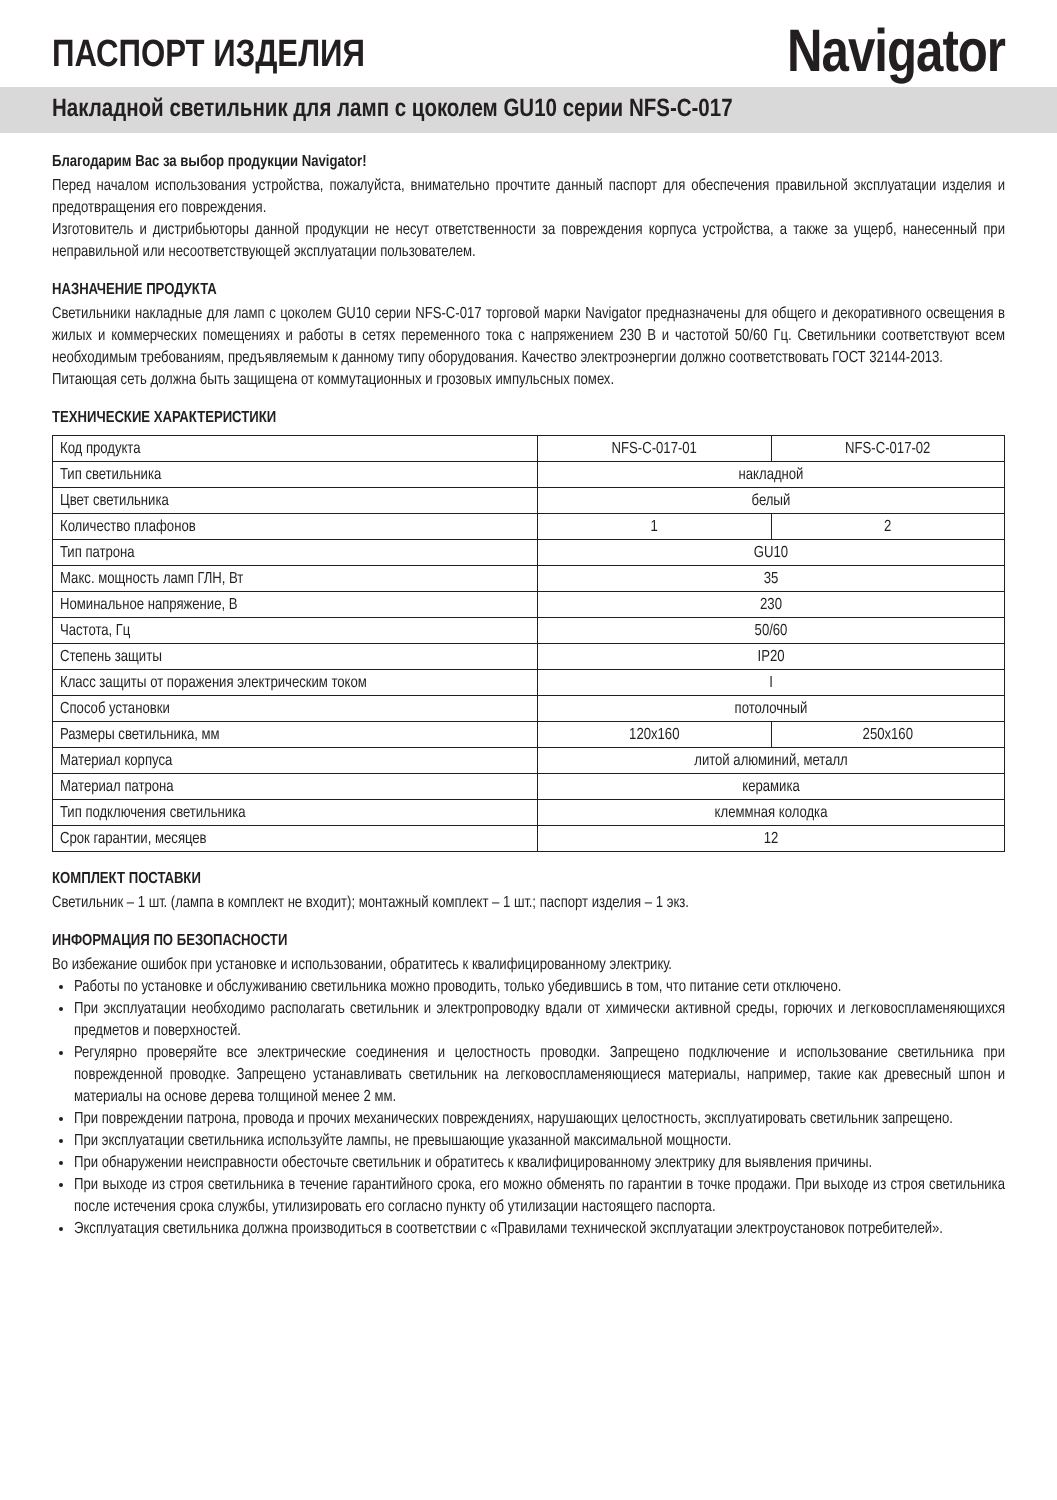ПАСПОРТ ИЗДЕЛИЯ
Navigator
Накладной светильник для ламп с цоколем GU10 серии NFS-C-017
Благодарим Вас за выбор продукции Navigator!
Перед началом использования устройства, пожалуйста, внимательно прочтите данный паспорт для обеспечения правильной эксплуатации изделия и предотвращения его повреждения.
Изготовитель и дистрибьюторы данной продукции не несут ответственности за повреждения корпуса устройства, а также за ущерб, нанесенный при неправильной или несоответствующей эксплуатации пользователем.
НАЗНАЧЕНИЕ ПРОДУКТА
Светильники накладные для ламп с цоколем GU10 серии NFS-C-017 торговой марки Navigator предназначены для общего и декоративного освещения в жилых и коммерческих помещениях и работы в сетях переменного тока с напряжением 230 В и частотой 50/60 Гц. Светильники соответствуют всем необходимым требованиям, предъявляемым к данному типу оборудования. Качество электроэнергии должно соответствовать ГОСТ 32144-2013.
Питающая сеть должна быть защищена от коммутационных и грозовых импульсных помех.
ТЕХНИЧЕСКИЕ ХАРАКТЕРИСТИКИ
| Код продукта | NFS-C-017-01 | NFS-C-017-02 |
| Тип светильника | накладной | |
| Цвет светильника | белый | |
| Количество плафонов | 1 | 2 |
| Тип патрона | GU10 | |
| Макс. мощность ламп ГЛН, Вт | 35 | |
| Номинальное напряжение, В | 230 | |
| Частота, Гц | 50/60 | |
| Степень защиты | IP20 | |
| Класс защиты от поражения электрическим током | I | |
| Способ установки | потолочный | |
| Размеры светильника, мм | 120x160 | 250x160 |
| Материал корпуса | литой алюминий, металл | |
| Материал патрона | керамика | |
| Тип подключения светильника | клеммная колодка | |
| Срок гарантии, месяцев | 12 | |
КОМПЛЕКТ ПОСТАВКИ
Светильник – 1 шт. (лампа в комплект не входит); монтажный комплект – 1 шт.; паспорт изделия – 1 экз.
ИНФОРМАЦИЯ ПО БЕЗОПАСНОСТИ
Во избежание ошибок при установке и использовании, обратитесь к квалифицированному электрику.
Работы по установке и обслуживанию светильника можно проводить, только убедившись в том, что питание сети отключено.
При эксплуатации необходимо располагать светильник и электропроводку вдали от химически активной среды, горючих и легковоспламеняющихся предметов и поверхностей.
Регулярно проверяйте все электрические соединения и целостность проводки. Запрещено подключение и использование светильника при поврежденной проводке. Запрещено устанавливать светильник на легковоспламеняющиеся материалы, например, такие как древесный шпон и материалы на основе дерева толщиной менее 2 мм.
При повреждении патрона, провода и прочих механических повреждениях, нарушающих целостность, эксплуатировать светильник запрещено.
При эксплуатации светильника используйте лампы, не превышающие указанной максимальной мощности.
При обнаружении неисправности обесточьте светильник и обратитесь к квалифицированному электрику для выявления причины.
При выходе из строя светильника в течение гарантийного срока, его можно обменять по гарантии в точке продажи. При выходе из строя светильника после истечения срока службы, утилизировать его согласно пункту об утилизации настоящего паспорта.
Эксплуатация светильника должна производиться в соответствии с «Правилами технической эксплуатации электроустановок потребителей».